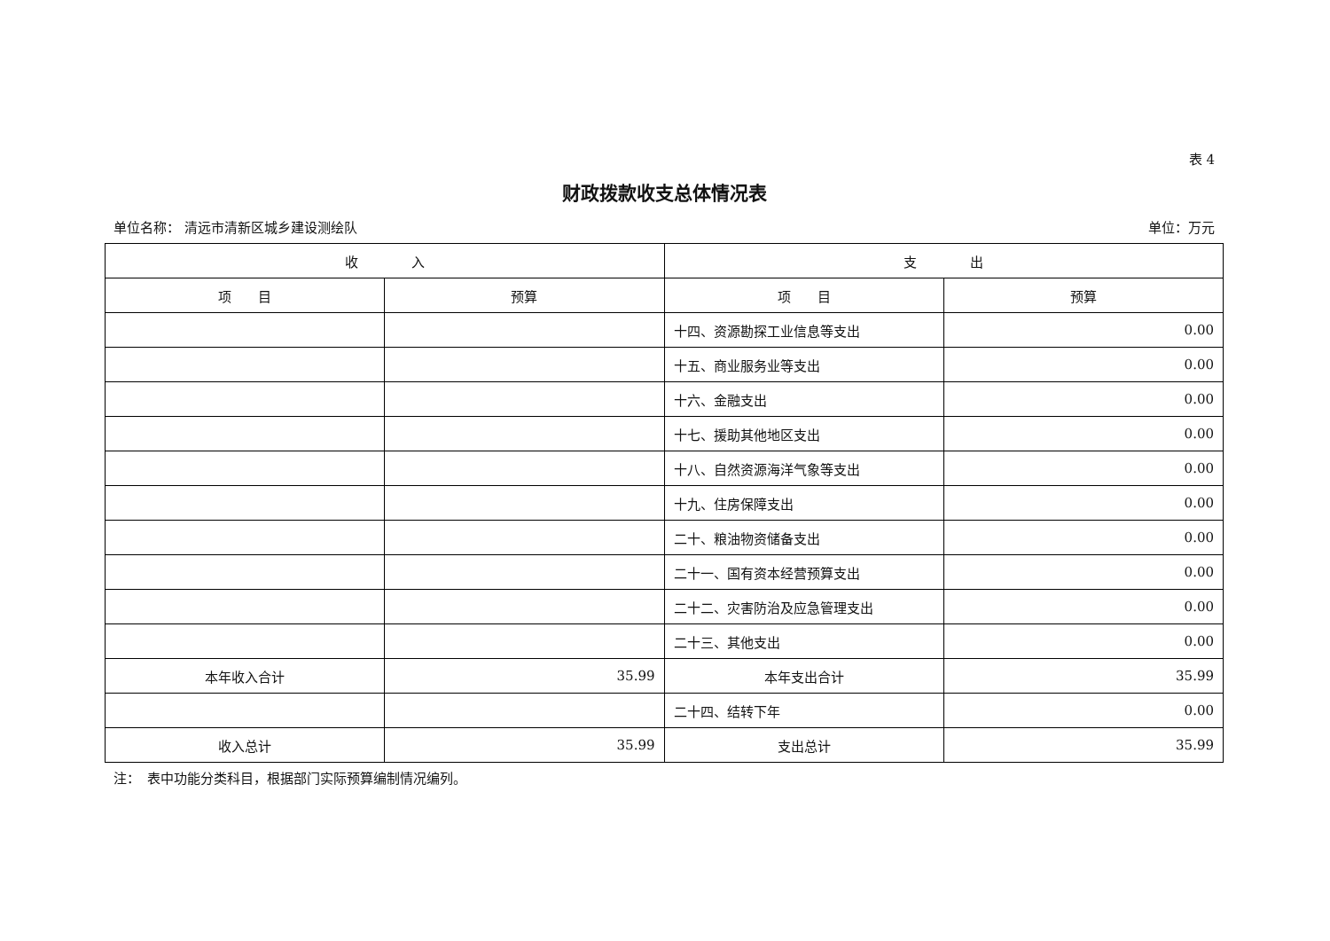表 4
财政拨款收支总体情况表
单位名称： 清远市清新区城乡建设测绘队 单位：万元
| 收 入 | | 支 出 | |
| --- | --- | --- | --- |
| 项 目 | 预算 | 项 目 | 预算 |
| | | 十四、资源勘探工业信息等支出 | 0.00 |
| | | 十五、商业服务业等支出 | 0.00 |
| | | 十六、金融支出 | 0.00 |
| | | 十七、援助其他地区支出 | 0.00 |
| | | 十八、自然资源海洋气象等支出 | 0.00 |
| | | 十九、住房保障支出 | 0.00 |
| | | 二十、粮油物资储备支出 | 0.00 |
| | | 二十一、国有资本经营预算支出 | 0.00 |
| | | 二十二、灾害防治及应急管理支出 | 0.00 |
| | | 二十三、其他支出 | 0.00 |
| 本年收入合计 | 35.99 | 本年支出合计 | 35.99 |
| | | 二十四、结转下年 | 0.00 |
| 收入总计 | 35.99 | 支出总计 | 35.99 |
注：　表中功能分类科目，根据部门实际预算编制情况编列。